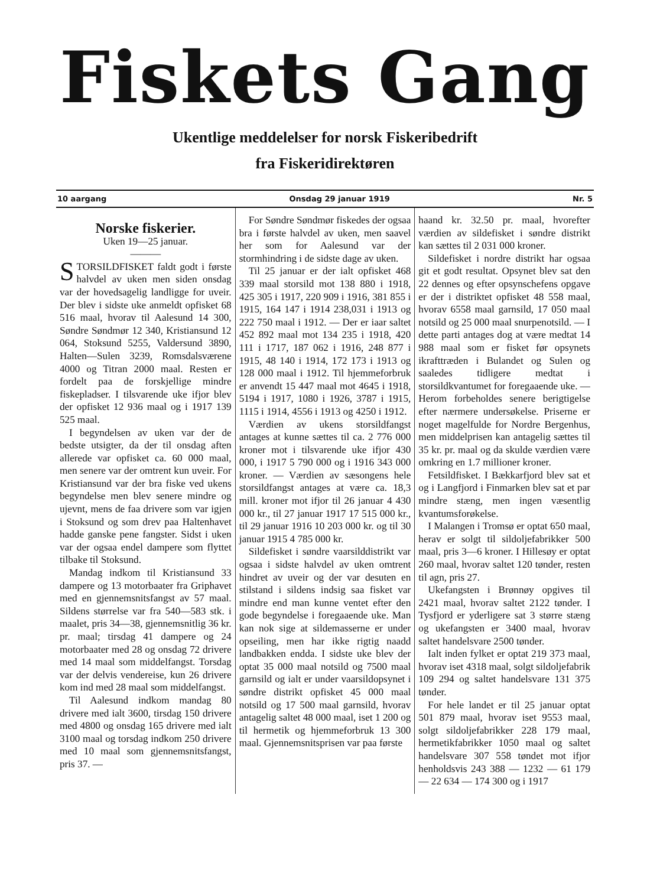Fiskets Gang
Ukentlige meddelelser for norsk Fiskeribedrift
fra Fiskeridirektøren
10 aargang Onsdag 29 januar 1919 Nr. 5
Norske fiskerier.
Uken 19—25 januar.
———
STORSILDFISKET faldt godt i første halvdel av uken men siden onsdag var der hovedsagelig landligge for uveir. Der blev i sidste uke anmeldt opfisket 68 516 maal, hvorav til Aalesund 14 300, Søndre Søndmør 12 340, Kristiansund 12 064, Stoksund 5255, Valdersund 3890, Halten—Sulen 3239, Romsdalsværene 4000 og Titran 2000 maal. Resten er fordelt paa de forskjellige mindre fiskepladser. I tilsvarende uke ifjor blev der opfisket 12 936 maal og i 1917 139 525 maal.
I begyndelsen av uken var der de bedste utsigter, da der til onsdag aften allerede var opfisket ca. 60 000 maal, men senere var der omtrent kun uveir. For Kristiansund var der bra fiske ved ukens begyndelse men blev senere mindre og ujevnt, mens de faa drivere som var igjen i Stoksund og som drev paa Haltenhavet hadde ganske pene fangster. Sidst i uken var der ogsaa endel dampere som flyttet tilbake til Stoksund.
Mandag indkom til Kristiansund 33 dampere og 13 motorbaater fra Griphavet med en gjennemsnitsfangst av 57 maal. Sildens størrelse var fra 540—583 stk. i maalet, pris 34—38, gjennemsnitlig 36 kr. pr. maal; tirsdag 41 dampere og 24 motorbaater med 28 og onsdag 72 drivere med 14 maal som middelfangst. Torsdag var der delvis vendereise, kun 26 drivere kom ind med 28 maal som middelfangst.
Til Aalesund indkom mandag 80 drivere med ialt 3600, tirsdag 150 drivere med 4800 og onsdag 165 drivere med ialt 3100 maal og torsdag indkom 250 drivere med 10 maal som gjennemsnitsfangst, pris 37. —
For Søndre Søndmør fiskedes der ogsaa bra i første halvdel av uken, men saavel her som for Aalesund var der stormhindring i de sidste dage av uken.
Til 25 januar er der ialt opfisket 468 339 maal storsild mot 138 880 i 1918, 425 305 i 1917, 220 909 i 1916, 381 855 i 1915, 164 147 i 1914 238,031 i 1913 og 222 750 maal i 1912. — Der er iaar saltet 452 892 maal mot 134 235 i 1918, 420 111 i 1717, 187 062 i 1916, 248 877 i 1915, 48 140 i 1914, 172 173 i 1913 og 128 000 maal i 1912. Til hjemmeforbruk er anvendt 15 447 maal mot 4645 i 1918, 5194 i 1917, 1080 i 1926, 3787 i 1915, 1115 i 1914, 4556 i 1913 og 4250 i 1912.
Værdien av ukens storsildfangst antages at kunne sættes til ca. 2 776 000 kroner mot i tilsvarende uke ifjor 430 000, i 1917 5 790 000 og i 1916 343 000 kroner. — Værdien av sæsongens hele storsildfangst antages at være ca. 18,3 mill. kroner mot ifjor til 26 januar 4 430 000 kr., til 27 januar 1917 17 515 000 kr., til 29 januar 1916 10 203 000 kr. og til 30 januar 1915 4 785 000 kr.
Sildefisket i søndre vaarsilddistrikt var ogsaa i sidste halvdel av uken omtrent hindret av uveir og der var desuten en stilstand i sildens indsig saa fisket var mindre end man kunne ventet efter den gode begyndelse i foregaaende uke. Man kan nok sige at sildemasserne er under opseiling, men har ikke rigtig naadd landbakken endda. I sidste uke blev der optat 35 000 maal notsild og 7500 maal garnsild og ialt er under vaarsildopsynet i søndre distrikt opfisket 45 000 maal notsild og 17 500 maal garnsild, hvorav antagelig saltet 48 000 maal, iset 1 200 og til hermetik og hjemmeforbruk 13 300 maal. Gjennemsnitsprisen var paa første
haand kr. 32.50 pr. maal, hvorefter værdien av sildefisket i søndre distrikt kan sættes til 2 031 000 kroner.
Sildefisket i nordre distrikt har ogsaa git et godt resultat. Opsynet blev sat den 22 dennes og efter opsynschefens opgave er der i distriktet opfisket 48 558 maal, hvorav 6558 maal garnsild, 17 050 maal notsild og 25 000 maal snurpenotsild. — I dette parti antages dog at være medtat 14 988 maal som er fisket før opsynets ikrafttræden i Bulandet og Sulen og saaledes tidligere medtat i storsildkvantumet for foregaaende uke. — Herom forbeholdes senere berigtigelse efter nærmere undersøkelse. Priserne er noget magelfulde for Nordre Bergenhus, men middelprisen kan antagelig sættes til 35 kr. pr. maal og da skulde værdien være omkring en 1.7 millioner kroner.
Fetsildfisket. I Bækkarfjord blev sat et og i Langfjord i Finmarken blev sat et par mindre stæng, men ingen væsentlig kvantumsforøkelse.
I Malangen i Tromsø er optat 650 maal, herav er solgt til sildoljefabrikker 500 maal, pris 3—6 kroner. I Hillesøy er optat 260 maal, hvorav saltet 120 tønder, resten til agn, pris 27.
Ukefangsten i Brønnøy opgives til 2421 maal, hvorav saltet 2122 tønder. I Tysfjord er yderligere sat 3 større stæng og ukefangsten er 3400 maal, hvorav saltet handelsvare 2500 tønder.
Ialt inden fylket er optat 219 373 maal, hvorav iset 4318 maal, solgt sildoljefabrik 109 294 og saltet handelsvare 131 375 tønder.
For hele landet er til 25 januar optat 501 879 maal, hvorav iset 9553 maal, solgt sildoljefabrikker 228 179 maal, hermetikfabrikker 1050 maal og saltet handelsvare 307 558 tøndet mot ifjor henholdsvis 243 388 — 1232 — 61 179 — 22 634 — 174 300 og i 1917